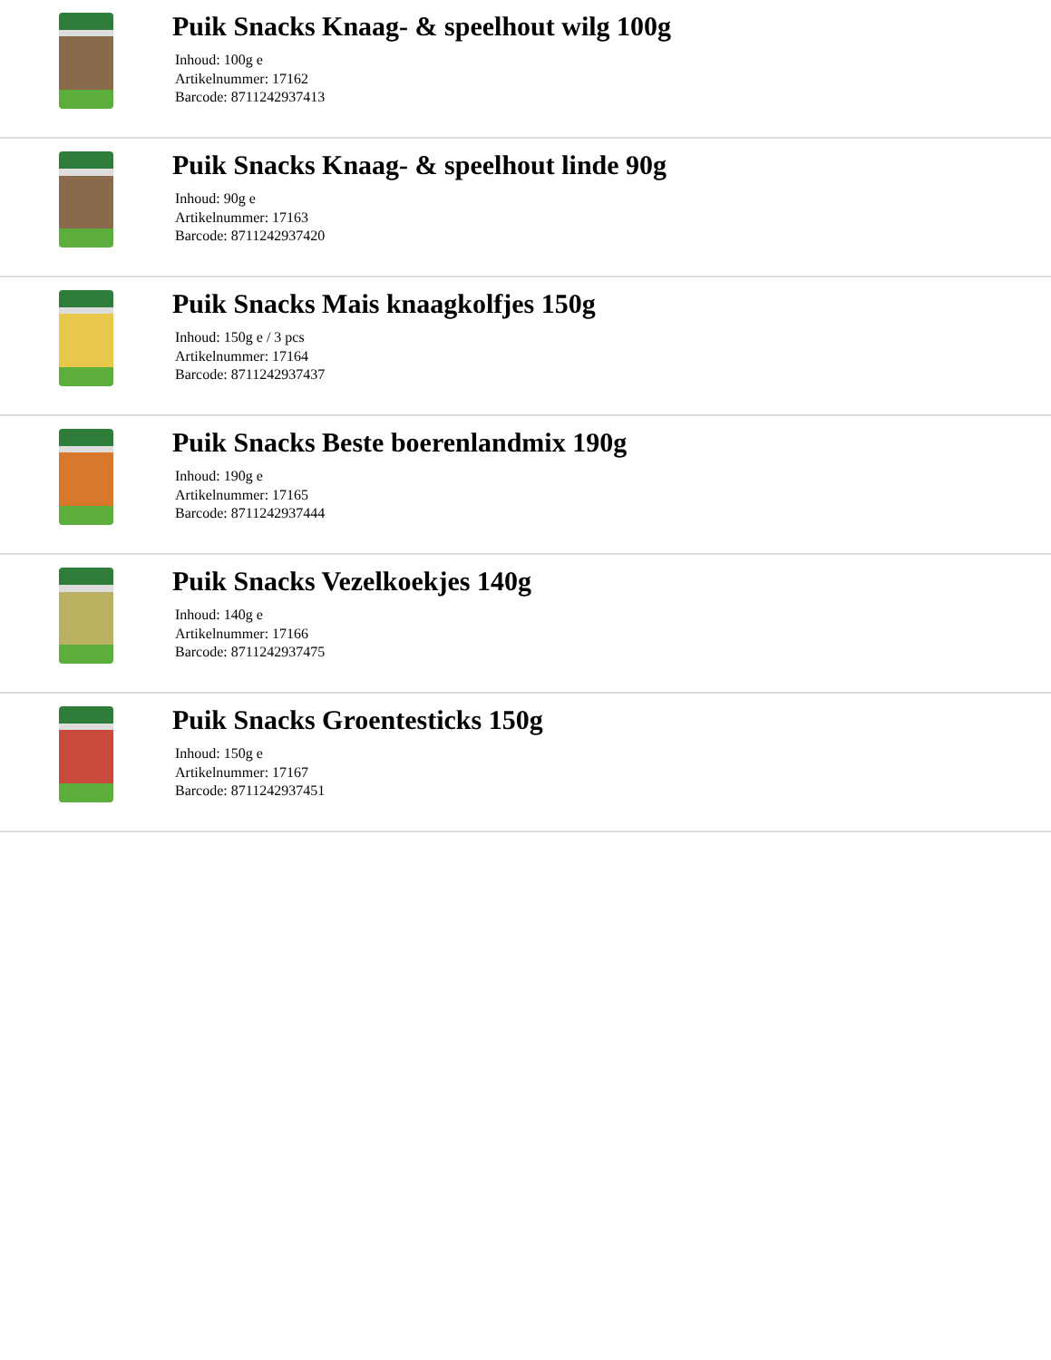Puik Snacks Knaag- & speelhout wilg 100g
Inhoud: 100g e
Artikelnummer: 17162
Barcode: 8711242937413
Puik Snacks Knaag- & speelhout linde 90g
Inhoud: 90g e
Artikelnummer: 17163
Barcode: 8711242937420
Puik Snacks Mais knaagkolfjes 150g
Inhoud: 150g e / 3 pcs
Artikelnummer: 17164
Barcode: 8711242937437
Puik Snacks Beste boerenlandmix 190g
Inhoud: 190g e
Artikelnummer: 17165
Barcode: 8711242937444
Puik Snacks Vezelkoekjes 140g
Inhoud: 140g e
Artikelnummer: 17166
Barcode: 8711242937475
Puik Snacks Groentesticks 150g
Inhoud: 150g e
Artikelnummer: 17167
Barcode: 8711242937451